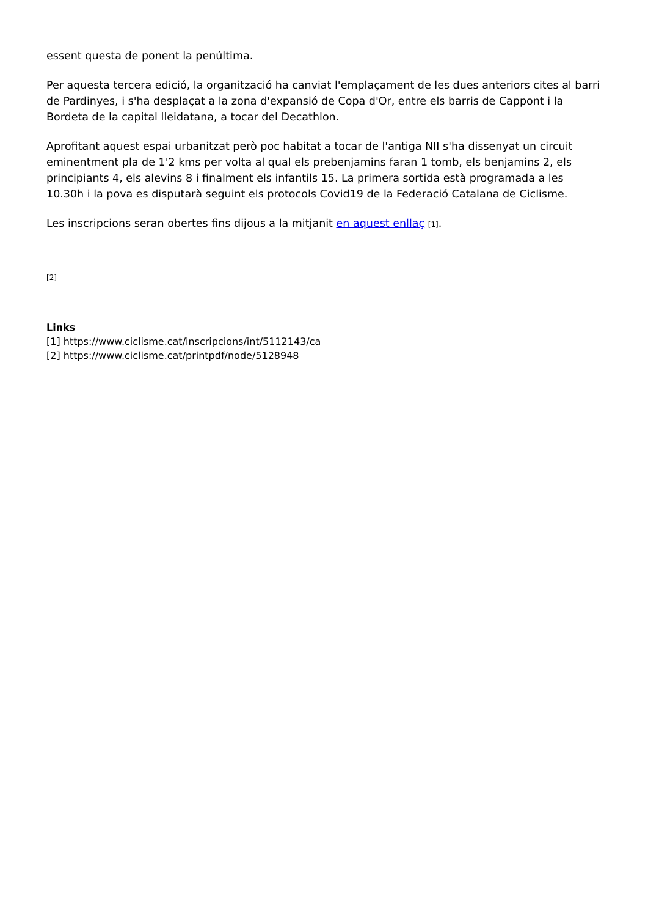essent questa de ponent la penúltima.
Per aquesta tercera edició, la organització ha canviat l'emplaçament de les dues anteriors cites al barri de Pardinyes, i s'ha desplaçat a la zona d'expansió de Copa d'Or, entre els barris de Cappont i la Bordeta de la capital lleidatana, a tocar del Decathlon.
Aprofitant aquest espai urbanitzat però poc habitat a tocar de l'antiga NII s'ha dissenyat un circuit eminentment pla de 1'2 kms per volta al qual els prebenjamins faran 1 tomb, els benjamins 2, els principiants 4, els alevins 8 i finalment els infantils 15. La primera sortida està programada a les 10.30h i la pova es disputarà seguint els protocols Covid19 de la Federació Catalana de Ciclisme.
Les inscripcions seran obertes fins dijous a la mitjanit en aquest enllaç [1].
[2]
Links
[1] https://www.ciclisme.cat/inscripcions/int/5112143/ca
[2] https://www.ciclisme.cat/printpdf/node/5128948